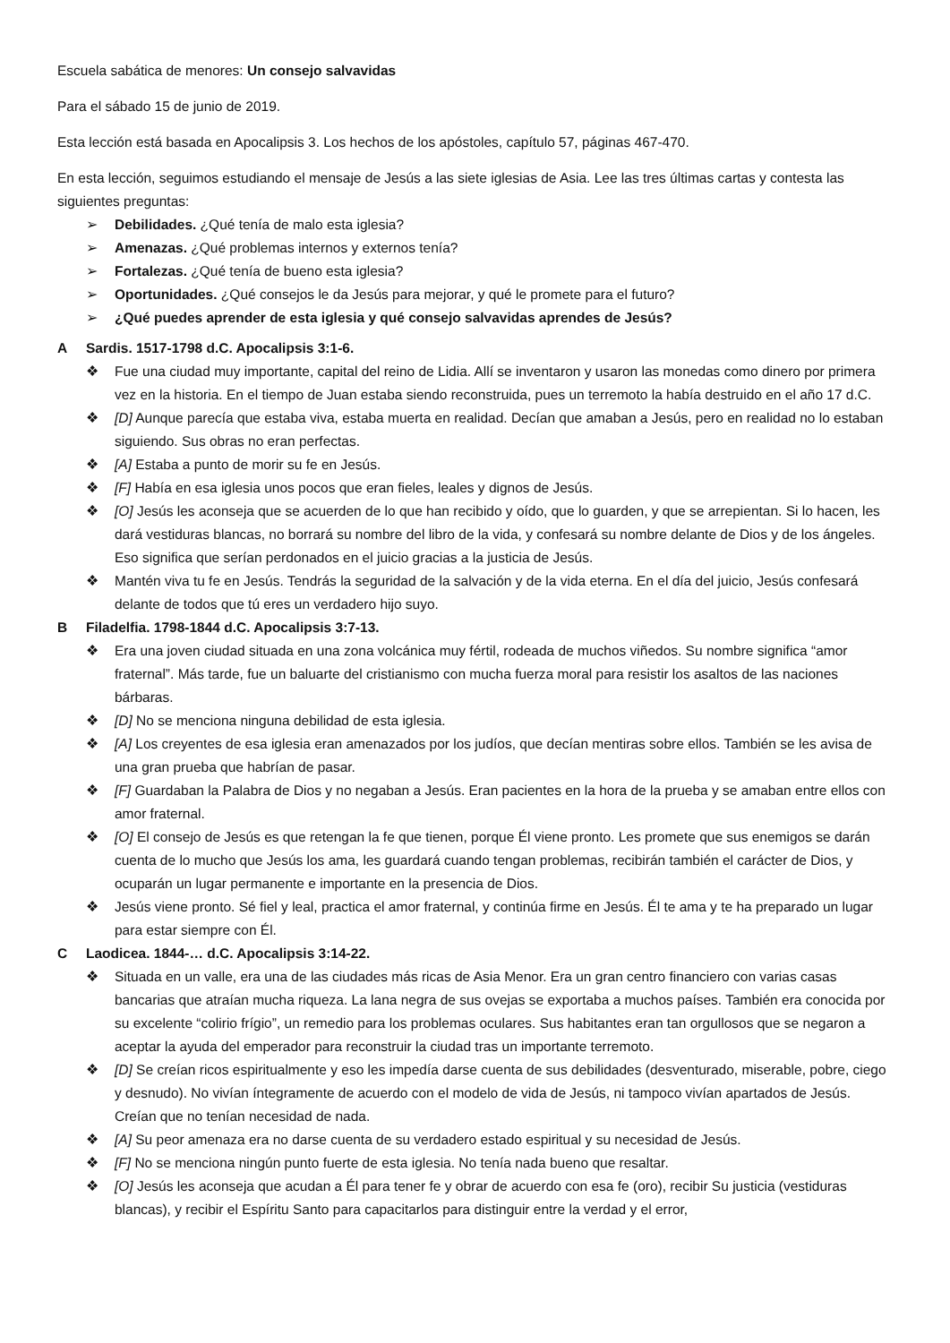Escuela sabática de menores: Un consejo salvavidas
Para el sábado 15 de junio de 2019.
Esta lección está basada en Apocalipsis 3. Los hechos de los apóstoles, capítulo 57, páginas 467-470.
En esta lección, seguimos estudiando el mensaje de Jesús a las siete iglesias de Asia. Lee las tres últimas cartas y contesta las siguientes preguntas:
➢ Debilidades. ¿Qué tenía de malo esta iglesia?
➢ Amenazas. ¿Qué problemas internos y externos tenía?
➢ Fortalezas. ¿Qué tenía de bueno esta iglesia?
➢ Oportunidades. ¿Qué consejos le da Jesús para mejorar, y qué le promete para el futuro?
➢ ¿Qué puedes aprender de esta iglesia y qué consejo salvavidas aprendes de Jesús?
A Sardis. 1517-1798 d.C. Apocalipsis 3:1-6.
❖ Fue una ciudad muy importante, capital del reino de Lidia. Allí se inventaron y usaron las monedas como dinero por primera vez en la historia. En el tiempo de Juan estaba siendo reconstruida, pues un terremoto la había destruido en el año 17 d.C.
❖ [D] Aunque parecía que estaba viva, estaba muerta en realidad. Decían que amaban a Jesús, pero en realidad no lo estaban siguiendo. Sus obras no eran perfectas.
❖ [A] Estaba a punto de morir su fe en Jesús.
❖ [F] Había en esa iglesia unos pocos que eran fieles, leales y dignos de Jesús.
❖ [O] Jesús les aconseja que se acuerden de lo que han recibido y oído, que lo guarden, y que se arrepientan. Si lo hacen, les dará vestiduras blancas, no borrará su nombre del libro de la vida, y confesará su nombre delante de Dios y de los ángeles. Eso significa que serían perdonados en el juicio gracias a la justicia de Jesús.
❖ Mantén viva tu fe en Jesús. Tendrás la seguridad de la salvación y de la vida eterna. En el día del juicio, Jesús confesará delante de todos que tú eres un verdadero hijo suyo.
B Filadelfia. 1798-1844 d.C. Apocalipsis 3:7-13.
❖ Era una joven ciudad situada en una zona volcánica muy fértil, rodeada de muchos viñedos. Su nombre significa “amor fraternal”. Más tarde, fue un baluarte del cristianismo con mucha fuerza moral para resistir los asaltos de las naciones bárbaras.
❖ [D] No se menciona ninguna debilidad de esta iglesia.
❖ [A] Los creyentes de esa iglesia eran amenazados por los judíos, que decían mentiras sobre ellos. También se les avisa de una gran prueba que habrían de pasar.
❖ [F] Guardaban la Palabra de Dios y no negaban a Jesús. Eran pacientes en la hora de la prueba y se amaban entre ellos con amor fraternal.
❖ [O] El consejo de Jesús es que retengan la fe que tienen, porque Él viene pronto. Les promete que sus enemigos se darán cuenta de lo mucho que Jesús los ama, les guardará cuando tengan problemas, recibirán también el carácter de Dios, y ocuparán un lugar permanente e importante en la presencia de Dios.
❖ Jesús viene pronto. Sé fiel y leal, practica el amor fraternal, y continúa firme en Jesús. Él te ama y te ha preparado un lugar para estar siempre con Él.
C Laodicea. 1844-… d.C. Apocalipsis 3:14-22.
❖ Situada en un valle, era una de las ciudades más ricas de Asia Menor. Era un gran centro financiero con varias casas bancarias que atraían mucha riqueza. La lana negra de sus ovejas se exportaba a muchos países. También era conocida por su excelente “colirio frígio”, un remedio para los problemas oculares. Sus habitantes eran tan orgullosos que se negaron a aceptar la ayuda del emperador para reconstruir la ciudad tras un importante terremoto.
❖ [D] Se creían ricos espiritualmente y eso les impedía darse cuenta de sus debilidades (desventurado, miserable, pobre, ciego y desnudo). No vivían íntegramente de acuerdo con el modelo de vida de Jesús, ni tampoco vivían apartados de Jesús. Creían que no tenían necesidad de nada.
❖ [A] Su peor amenaza era no darse cuenta de su verdadero estado espiritual y su necesidad de Jesús.
❖ [F] No se menciona ningún punto fuerte de esta iglesia. No tenía nada bueno que resaltar.
❖ [O] Jesús les aconseja que acudan a Él para tener fe y obrar de acuerdo con esa fe (oro), recibir Su justicia (vestiduras blancas), y recibir el Espíritu Santo para capacitarlos para distinguir entre la verdad y el error,